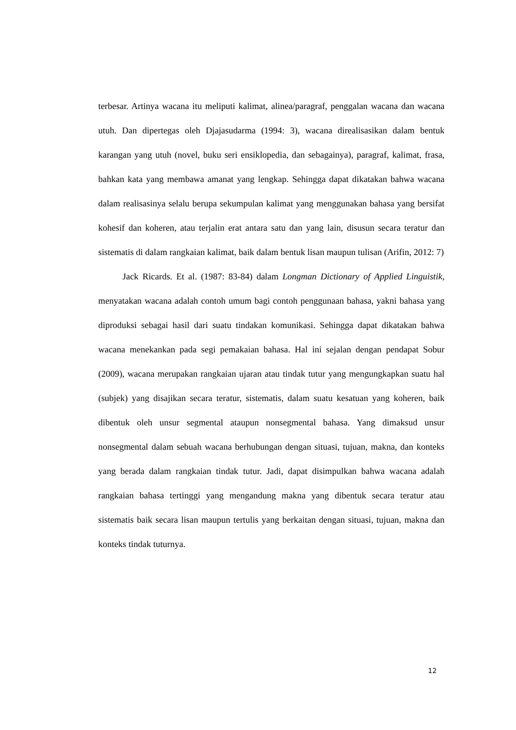terbesar. Artinya wacana itu meliputi kalimat, alinea/paragraf, penggalan wacana dan wacana utuh. Dan dipertegas oleh Djajasudarma (1994: 3), wacana direalisasikan dalam bentuk karangan yang utuh (novel, buku seri ensiklopedia, dan sebagainya), paragraf, kalimat, frasa, bahkan kata yang membawa amanat yang lengkap. Sehingga dapat dikatakan bahwa wacana dalam realisasinya selalu berupa sekumpulan kalimat yang menggunakan bahasa yang bersifat kohesif dan koheren, atau terjalin erat antara satu dan yang lain, disusun secara teratur dan sistematis di dalam rangkaian kalimat, baik dalam bentuk lisan maupun tulisan (Arifin, 2012: 7)
Jack Ricards. Et al. (1987: 83-84) dalam Longman Dictionary of Applied Linguistik, menyatakan wacana adalah contoh umum bagi contoh penggunaan bahasa, yakni bahasa yang diproduksi sebagai hasil dari suatu tindakan komunikasi. Sehingga dapat dikatakan bahwa wacana menekankan pada segi pemakaian bahasa. Hal ini sejalan dengan pendapat Sobur (2009), wacana merupakan rangkaian ujaran atau tindak tutur yang mengungkapkan suatu hal (subjek) yang disajikan secara teratur, sistematis, dalam suatu kesatuan yang koheren, baik dibentuk oleh unsur segmental ataupun nonsegmental bahasa. Yang dimaksud unsur nonsegmental dalam sebuah wacana berhubungan dengan situasi, tujuan, makna, dan konteks yang berada dalam rangkaian tindak tutur. Jadi, dapat disimpulkan bahwa wacana adalah rangkaian bahasa tertinggi yang mengandung makna yang dibentuk secara teratur atau sistematis baik secara lisan maupun tertulis yang berkaitan dengan situasi, tujuan, makna dan konteks tindak tuturnya.
12